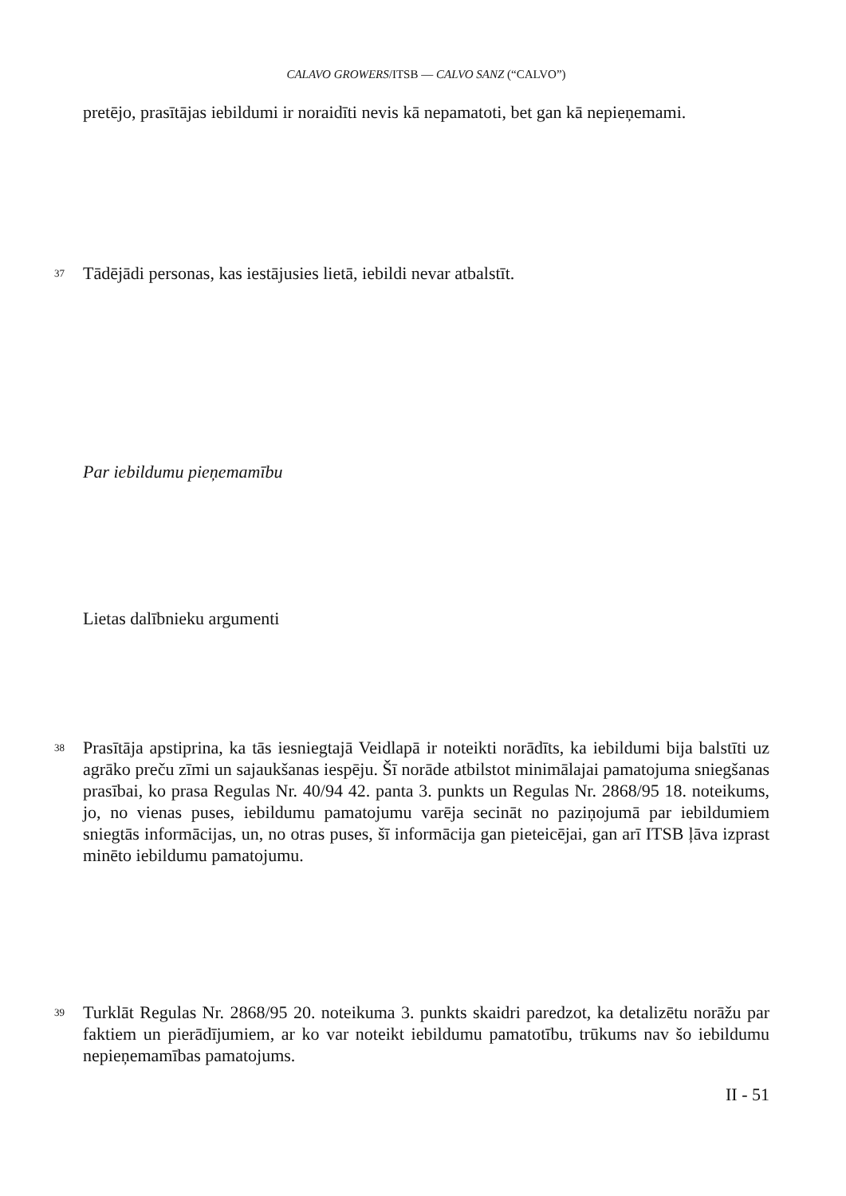CALAVO GROWERS/ITSB — CALVO SANZ (“CALVO”)
pretējo, prasītājas iebildumi ir noraidīti nevis kā nepamatoti, bet gan kā nepieņemami.
37
Tādējādi personas, kas iestājusies lietā, iebildi nevar atbalstīt.
Par iebildumu pieņemamību
Lietas dalībnieku argumenti
38
Prasītāja apstiprina, ka tās iesniegtajā Veidlapā ir noteikti norādīts, ka iebildumi bija balstīti uz agrāko preču zīmi un sajaukšanas iespēju. Šī norāde atbilstot minimālajai pamatojuma sniegšanas prasībai, ko prasa Regulas Nr. 40/94 42. panta 3. punkts un Regulas Nr. 2868/95 18. noteikums, jo, no vienas puses, iebildumu pamatojumu varēja secināt no paziņojumā par iebildumiem sniegtās informācijas, un, no otras puses, šī informācija gan pieteicējai, gan arī ITSB ļāva izprast minēto iebildumu pamatojumu.
39
Turklāt Regulas Nr. 2868/95 20. noteikuma 3. punkts skaidri paredzot, ka detalizētu norāžu par faktiem un pierādījumiem, ar ko var noteikt iebildumu pamatotību, trūkums nav šo iebildumu nepieņemamības pamatojums.
II - 51